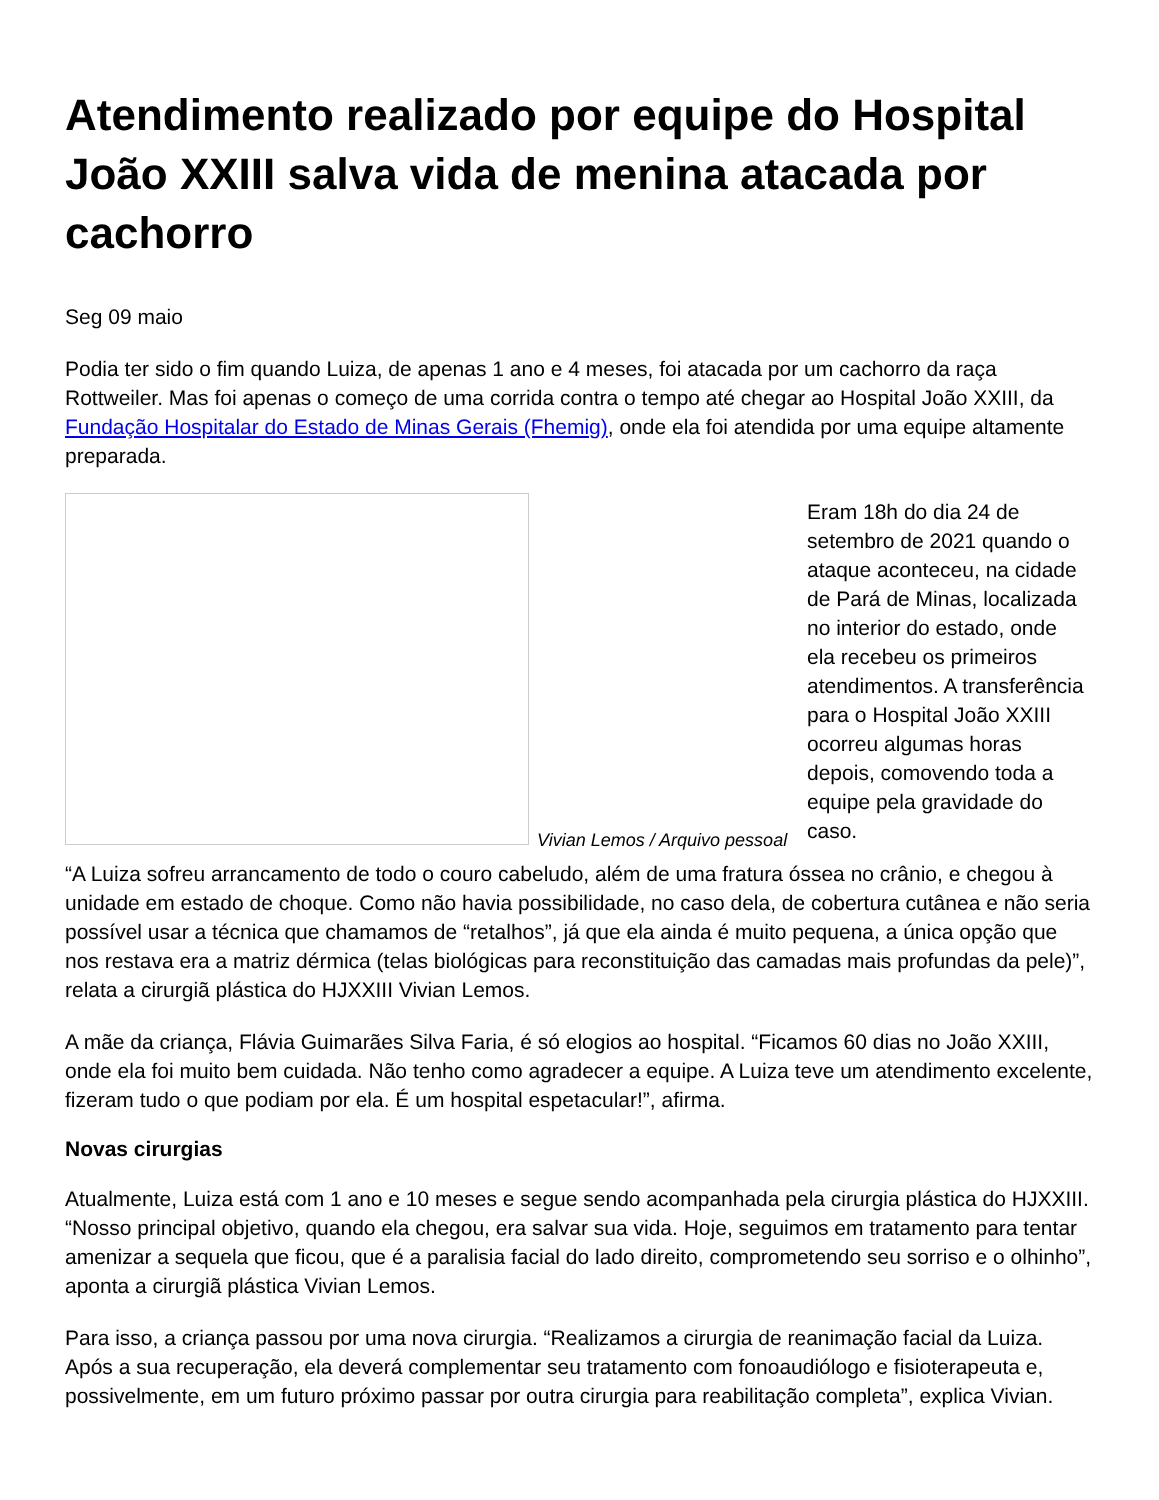Atendimento realizado por equipe do Hospital João XXIII salva vida de menina atacada por cachorro
Seg 09 maio
Podia ter sido o fim quando Luiza, de apenas 1 ano e 4 meses, foi atacada por um cachorro da raça Rottweiler. Mas foi apenas o começo de uma corrida contra o tempo até chegar ao Hospital João XXIII, da Fundação Hospitalar do Estado de Minas Gerais (Fhemig), onde ela foi atendida por uma equipe altamente preparada.
Vivian Lemos / Arquivo pessoal
Eram 18h do dia 24 de setembro de 2021 quando o ataque aconteceu, na cidade de Pará de Minas, localizada no interior do estado, onde ela recebeu os primeiros atendimentos. A transferência para o Hospital João XXIII ocorreu algumas horas depois, comovendo toda a equipe pela gravidade do caso.
“A Luiza sofreu arrancamento de todo o couro cabeludo, além de uma fratura óssea no crânio, e chegou à unidade em estado de choque. Como não havia possibilidade, no caso dela, de cobertura cutânea e não seria possível usar a técnica que chamamos de “retalhos”, já que ela ainda é muito pequena, a única opção que nos restava era a matriz dérmica (telas biológicas para reconstituição das camadas mais profundas da pele)”, relata a cirurgiã plástica do HJXXIII Vivian Lemos.
A mãe da criança, Flávia Guimarães Silva Faria, é só elogios ao hospital. “Ficamos 60 dias no João XXIII, onde ela foi muito bem cuidada. Não tenho como agradecer a equipe. A Luiza teve um atendimento excelente, fizeram tudo o que podiam por ela. É um hospital espetacular!”, afirma.
Novas cirurgias
Atualmente, Luiza está com 1 ano e 10 meses e segue sendo acompanhada pela cirurgia plástica do HJXXIII. “Nosso principal objetivo, quando ela chegou, era salvar sua vida. Hoje, seguimos em tratamento para tentar amenizar a sequela que ficou, que é a paralisia facial do lado direito, comprometendo seu sorriso e o olhinho”, aponta a cirurgiã plástica Vivian Lemos.
Para isso, a criança passou por uma nova cirurgia. “Realizamos a cirurgia de reanimação facial da Luiza. Após a sua recuperação, ela deverá complementar seu tratamento com fonoaudiólogo e fisioterapeuta e, possivelmente, em um futuro próximo passar por outra cirurgia para reabilitação completa”, explica Vivian.